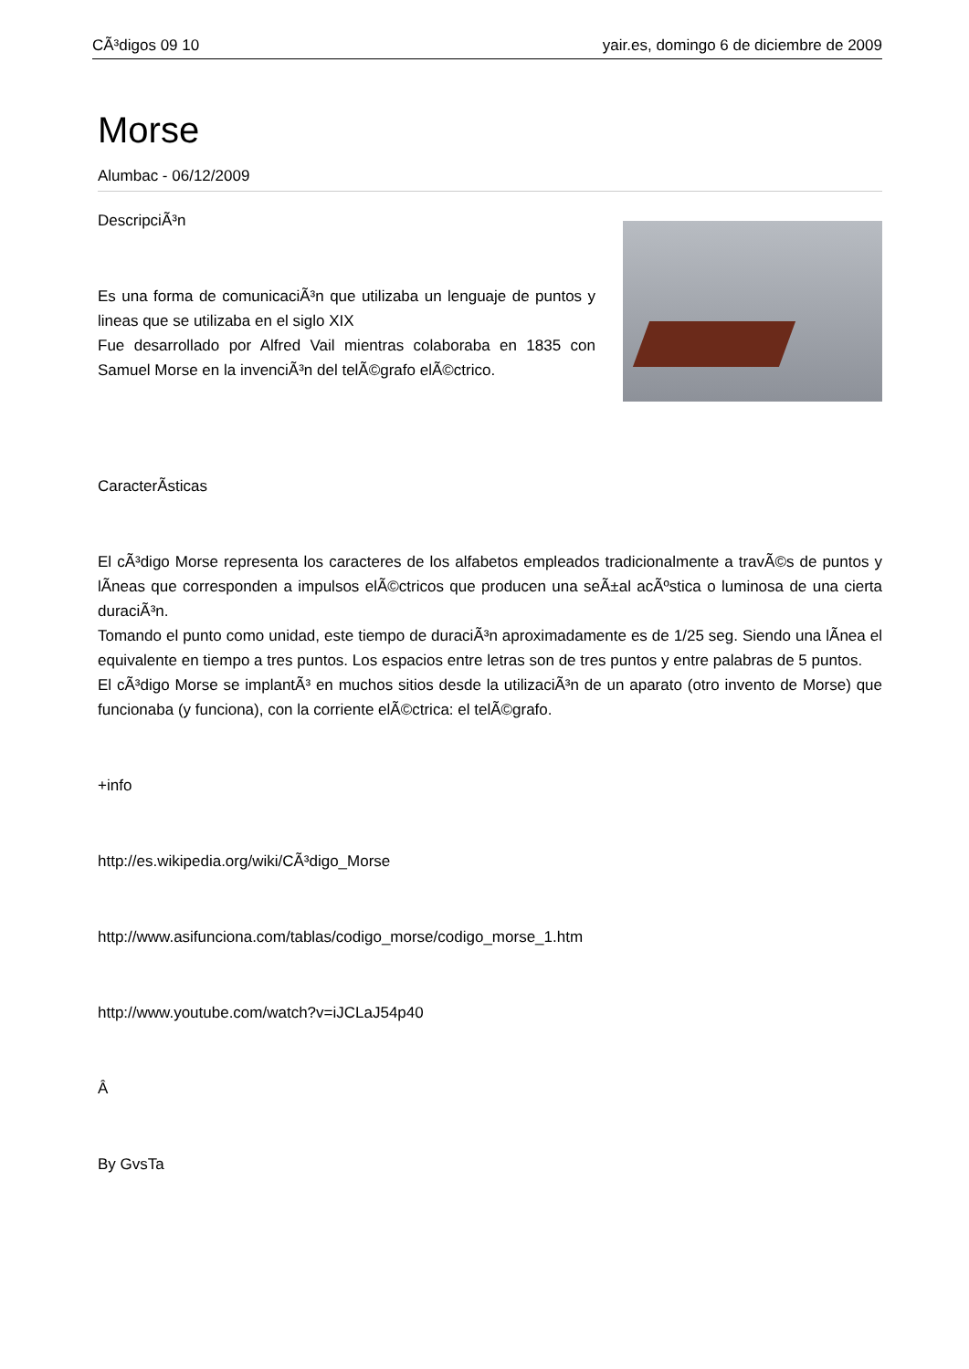CÃ³digos 09 10 yair.es, domingo 6 de diciembre de 2009
Morse
Alumbac - 06/12/2009
DescripciÃ³n
Es una forma de comunicaciÃ³n que utilizaba un lenguaje de puntos y lineas que se utilizaba en el siglo XIX
Fue desarrollado por Alfred Vail mientras colaboraba en 1835 con Samuel Morse en la invenciÃ³n del telÃ©grafo elÃ©ctrico.
CaracterÃ­sticas
El cÃ³digo Morse representa los caracteres de los alfabetos empleados tradicionalmente a travÃ©s de puntos y lÃ­neas que corresponden a impulsos elÃ©ctricos que producen una seÃ±al acÃºstica o luminosa de una cierta duraciÃ³n.
Tomando el punto como unidad, este tiempo de duraciÃ³n aproximadamente es de 1/25 seg. Siendo una lÃ­nea el equivalente en tiempo a tres puntos. Los espacios entre letras son de tres puntos y entre palabras de 5 puntos.
El cÃ³digo Morse se implantÃ³ en muchos sitios desde la utilizaciÃ³n de un aparato (otro invento de Morse) que funcionaba (y funciona), con la corriente elÃ©ctrica: el telÃ©grafo.
+info
http://es.wikipedia.org/wiki/CÃ³digo_Morse
http://www.asifunciona.com/tablas/codigo_morse/codigo_morse_1.htm
http://www.youtube.com/watch?v=iJCLaJ54p40
Â
By GvsTa